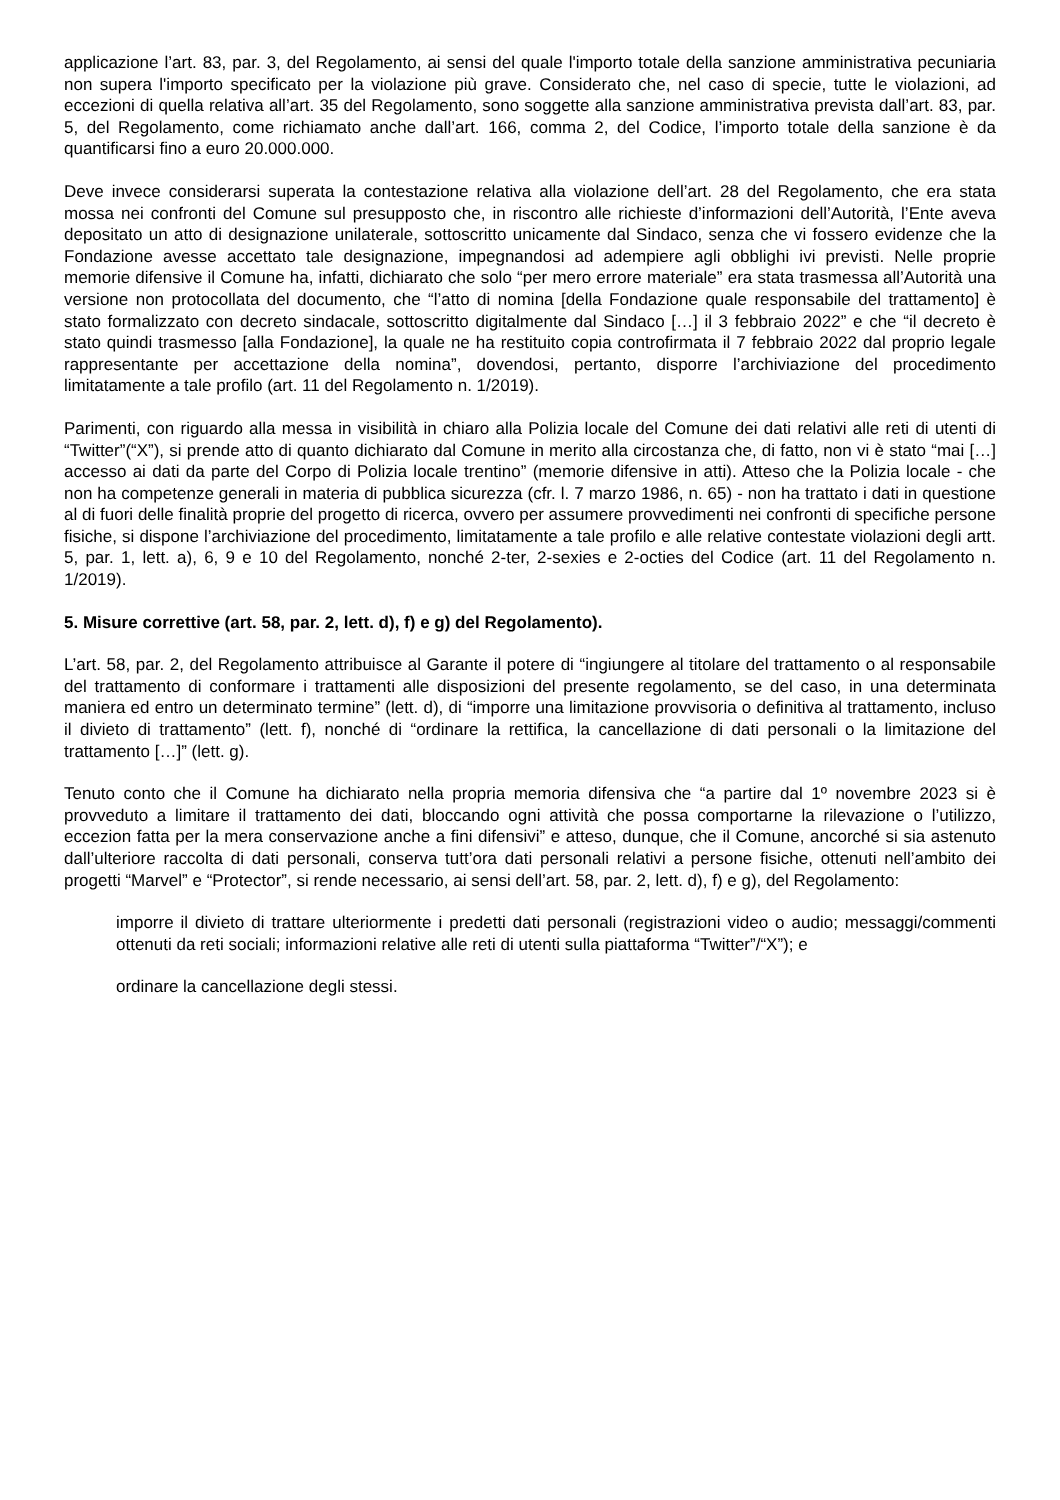applicazione l’art. 83, par. 3, del Regolamento, ai sensi del quale l'importo totale della sanzione amministrativa pecuniaria non supera l'importo specificato per la violazione più grave. Considerato che, nel caso di specie, tutte le violazioni, ad eccezioni di quella relativa all’art. 35 del Regolamento, sono soggette alla sanzione amministrativa prevista dall’art. 83, par. 5, del Regolamento, come richiamato anche dall’art. 166, comma 2, del Codice, l’importo totale della sanzione è da quantificarsi fino a euro 20.000.000.
Deve invece considerarsi superata la contestazione relativa alla violazione dell’art. 28 del Regolamento, che era stata mossa nei confronti del Comune sul presupposto che, in riscontro alle richieste d’informazioni dell’Autorità, l’Ente aveva depositato un atto di designazione unilaterale, sottoscritto unicamente dal Sindaco, senza che vi fossero evidenze che la Fondazione avesse accettato tale designazione, impegnandosi ad adempiere agli obblighi ivi previsti. Nelle proprie memorie difensive il Comune ha, infatti, dichiarato che solo “per mero errore materiale” era stata trasmessa all’Autorità una versione non protocollata del documento, che “l’atto di nomina [della Fondazione quale responsabile del trattamento] è stato formalizzato con decreto sindacale, sottoscritto digitalmente dal Sindaco […] il 3 febbraio 2022” e che “il decreto è stato quindi trasmesso [alla Fondazione], la quale ne ha restituito copia controfirmata il 7 febbraio 2022 dal proprio legale rappresentante per accettazione della nomina”, dovendosi, pertanto, disporre l’archiviazione del procedimento limitatamente a tale profilo (art. 11 del Regolamento n. 1/2019).
Parimenti, con riguardo alla messa in visibilità in chiaro alla Polizia locale del Comune dei dati relativi alle reti di utenti di “Twitter”(“X”), si prende atto di quanto dichiarato dal Comune in merito alla circostanza che, di fatto, non vi è stato “mai […] accesso ai dati da parte del Corpo di Polizia locale trentino” (memorie difensive in atti). Atteso che la Polizia locale - che non ha competenze generali in materia di pubblica sicurezza (cfr. l. 7 marzo 1986, n. 65) - non ha trattato i dati in questione al di fuori delle finalità proprie del progetto di ricerca, ovvero per assumere provvedimenti nei confronti di specifiche persone fisiche, si dispone l’archiviazione del procedimento, limitatamente a tale profilo e alle relative contestate violazioni degli artt. 5, par. 1, lett. a), 6, 9 e 10 del Regolamento, nonché 2-ter, 2-sexies e 2-octies del Codice (art. 11 del Regolamento n. 1/2019).
5. Misure correttive (art. 58, par. 2, lett. d), f) e g) del Regolamento).
L’art. 58, par. 2, del Regolamento attribuisce al Garante il potere di “ingiungere al titolare del trattamento o al responsabile del trattamento di conformare i trattamenti alle disposizioni del presente regolamento, se del caso, in una determinata maniera ed entro un determinato termine” (lett. d), di “imporre una limitazione provvisoria o definitiva al trattamento, incluso il divieto di trattamento” (lett. f), nonché di “ordinare la rettifica, la cancellazione di dati personali o la limitazione del trattamento […]” (lett. g).
Tenuto conto che il Comune ha dichiarato nella propria memoria difensiva che “a partire dal 1º novembre 2023 si è provveduto a limitare il trattamento dei dati, bloccando ogni attività che possa comportarne la rilevazione o l’utilizzo, eccezion fatta per la mera conservazione anche a fini difensivi” e atteso, dunque, che il Comune, ancorché si sia astenuto dall’ulteriore raccolta di dati personali, conserva tutt’ora dati personali relativi a persone fisiche, ottenuti nell’ambito dei progetti “Marvel” e “Protector”, si rende necessario, ai sensi dell’art. 58, par. 2, lett. d), f) e g), del Regolamento:
imporre il divieto di trattare ulteriormente i predetti dati personali (registrazioni video o audio; messaggi/commenti ottenuti da reti sociali; informazioni relative alle reti di utenti sulla piattaforma “Twitter”/“X”); e
ordinare la cancellazione degli stessi.